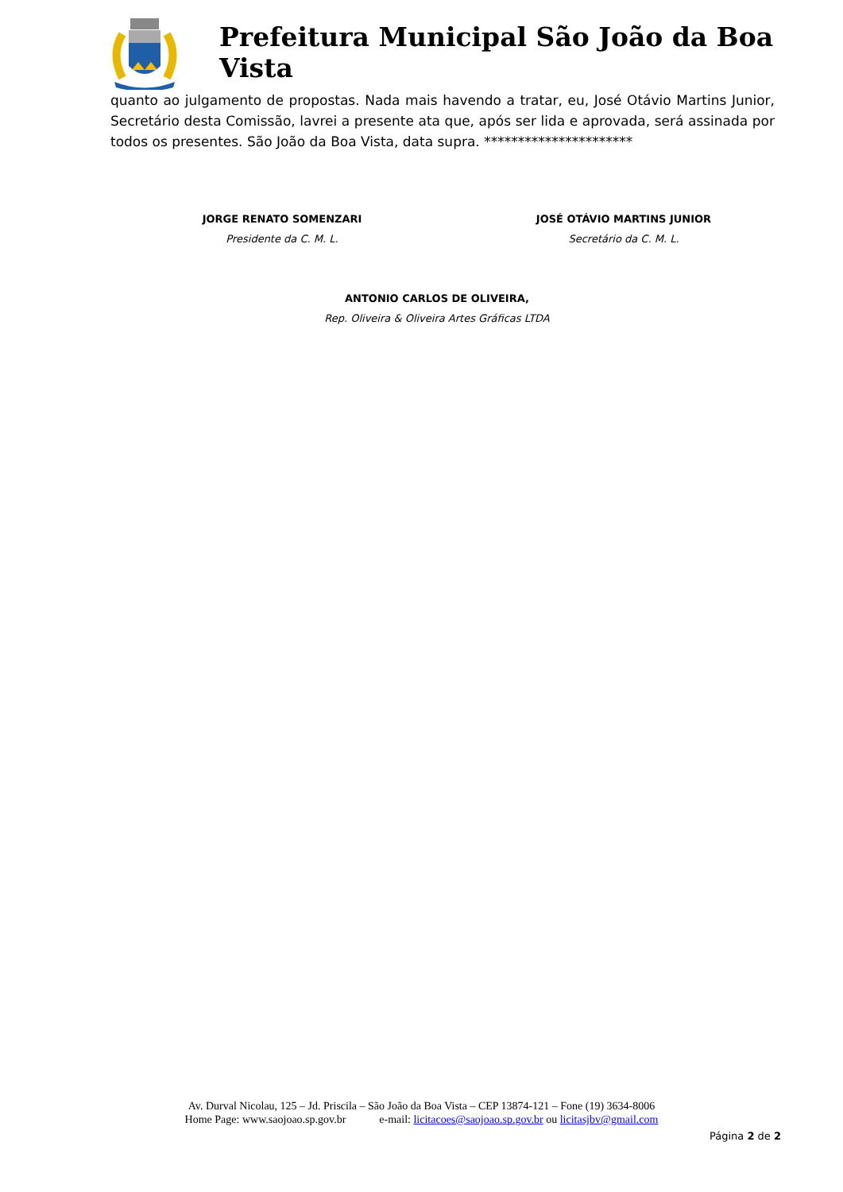Prefeitura Municipal São João da Boa Vista
quanto ao julgamento de propostas. Nada mais havendo a tratar, eu, José Otávio Martins Junior, Secretário desta Comissão, lavrei a presente ata que, após ser lida e aprovada, será assinada por todos os presentes. São João da Boa Vista, data supra. **********************
JORGE RENATO SOMENZARI
Presidente da C. M. L.
JOSÉ OTÁVIO MARTINS JUNIOR
Secretário da C. M. L.
ANTONIO CARLOS DE OLIVEIRA,
Rep. Oliveira & Oliveira Artes Gráficas LTDA
Av. Durval Nicolau, 125 – Jd. Priscila – São João da Boa Vista – CEP 13874-121 – Fone (19) 3634-8006
Home Page: www.saojoao.sp.gov.br e-mail: licitacoes@saojoao.sp.gov.br ou licitasjbv@gmail.com
Página 2 de 2